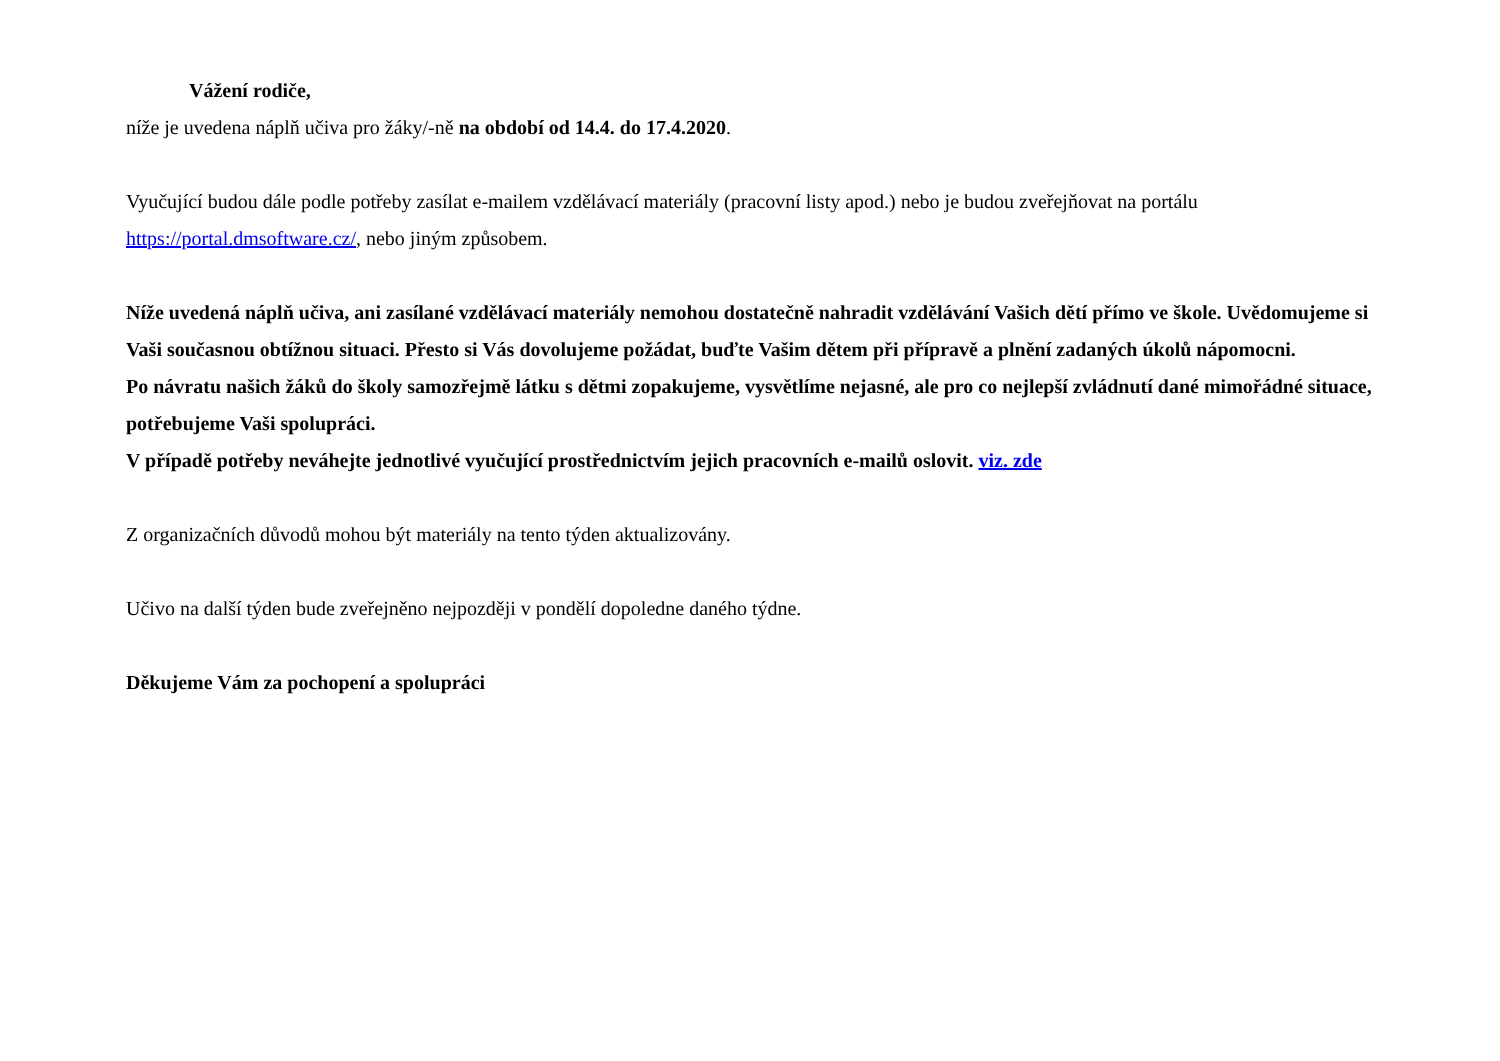Vážení rodiče,
níže je uvedena náplň učiva pro žáky/-ně na období od 14.4. do 17.4.2020.
Vyučující budou dále podle potřeby zasílat e-mailem vzdělávací materiály (pracovní listy apod.) nebo je budou zveřejňovat na portálu https://portal.dmsoftware.cz/, nebo jiným způsobem.
Níže uvedená náplň učiva, ani zasílané vzdělávací materiály nemohou dostatečně nahradit vzdělávání Vašich dětí přímo ve škole. Uvědomujeme si Vaši současnou obtížnou situaci. Přesto si Vás dovolujeme požádat, buďte Vašim dětem při přípravě a plnění zadaných úkolů nápomocni.
Po návratu našich žáků do školy samozřejmě látku s dětmi zopakujeme, vysvětlíme nejasné, ale pro co nejlepší zvládnutí dané mimořádné situace, potřebujeme Vaši spolupráci.
V případě potřeby neváhejte jednotlivé vyučující prostřednictvím jejich pracovních e-mailů oslovit. viz. zde
Z organizačních důvodů mohou být materiály na tento týden aktualizovány.
Učivo na další týden bude zveřejněno nejpozději v pondělí dopoledne daného týdne.
Děkujeme Vám za pochopení a spolupráci